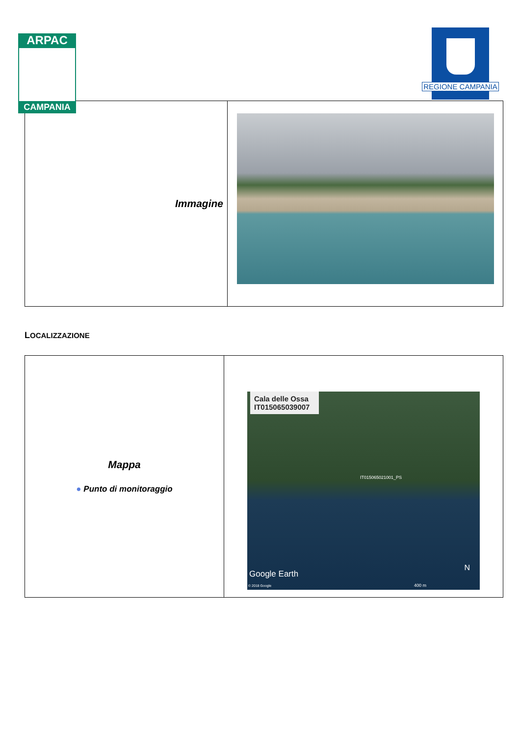ARPAC
CAMPANIA
REGIONE CAMPANIA
| Immagine | |
LOCALIZZAZIONE
| Mappa ● Punto di monitoraggio | Cala delle Ossa IT015065039007 IT015065021001_PS Google Earth N © 2018 Google 400 m |